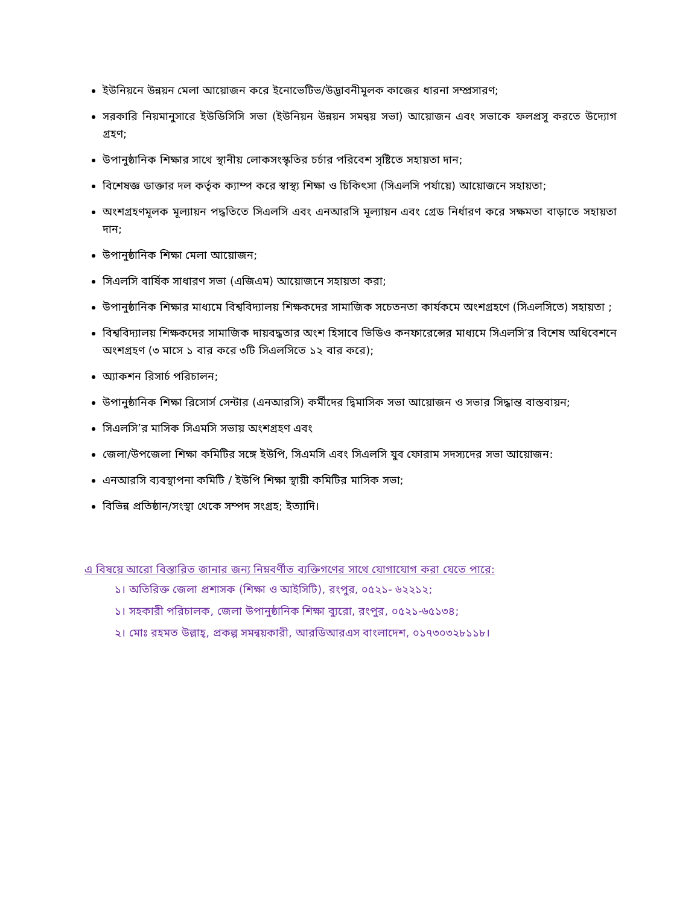ইউনিয়নে উন্নয়ন মেলা আয়োজন করে ইনোভেটিভ/উদ্ভাবনীমূলক কাজের ধারনা সম্প্রসারণ;
সরকারি নিয়মানুসারে ইউডিসিসি সভা (ইউনিয়ন উন্নয়ন সমন্বয় সভা) আয়োজন এবং সভাকে ফলপ্রসূ করতে উদ্যোগ গ্রহণ;
উপানুষ্ঠানিক শিক্ষার সাথে স্থানীয় লোকসংস্কৃতির চর্চার পরিবেশ সৃষ্টিতে সহায়তা দান;
বিশেষজ্ঞ ডাক্তার দল কর্তৃক ক্যাম্প করে স্বাস্থ্য শিক্ষা ও চিকিৎসা (সিএলসি পর্যায়ে) আয়োজনে সহায়তা;
অংশগ্রহণমূলক মূল্যায়ন পদ্ধতিতে সিএলসি এবং এনআরসি মূল্যায়ন এবং গ্রেড নির্ধারণ করে সক্ষমতা বাড়াতে সহায়তা দান;
উপানুষ্ঠানিক শিক্ষা মেলা আয়োজন;
সিএলসি বার্ষিক সাধারণ সভা (এজিএম) আয়োজনে সহায়তা করা;
উপানুষ্ঠানিক শিক্ষার মাধ্যমে বিশ্ববিদ্যালয় শিক্ষকদের সামাজিক সচেতনতা কার্যকমে অংশগ্রহণে (সিএলসিতে) সহায়তা ;
বিশ্ববিদ্যালয় শিক্ষকদের সামাজিক দায়বদ্ধতার অংশ হিসাবে ভিডিও কনফারেন্সের মাধ্যমে সিএলসি’র বিশেষ অধিবেশনে অংশগ্রহণ (৩ মাসে ১ বার করে ৩টি সিএলসিতে ১২ বার করে);
অ্যাকশন রিসার্চ পরিচালন;
উপানুষ্ঠানিক শিক্ষা রিসোর্স সেন্টার (এনআরসি) কর্মীদের দ্বিমাসিক সভা আয়োজন ও সভার সিদ্ধান্ত বাস্তবায়ন;
সিএলসি’র মাসিক সিএমসি সভায় অংশগ্রহণ এবং
জেলা/উপজেলা শিক্ষা কমিটির সঙ্গে ইউপি, সিএমসি এবং সিএলসি যুব ফোরাম সদস্যদের সভা আয়োজন:
এনআরসি ব্যবস্থাপনা কমিটি / ইউপি শিক্ষা স্থায়ী কমিটির মাসিক সভা;
বিভিন্ন প্রতিষ্ঠান/সংস্থা থেকে সম্পদ সংগ্রহ; ইত্যাদি।
এ বিষয়ে আরো বিস্তারিত জানার জন্য নিম্নবর্ণীত ব্যক্তিগণের সাথে যোগাযোগ করা যেতে পারে:
১। অতিরিক্ত জেলা প্রশাসক (শিক্ষা ও আইসিটি), রংপুর, ০৫২১- ৬২২১২;
১। সহকারী পরিচালক, জেলা উপানুষ্ঠানিক শিক্ষা ব্যুরো, রংপুর, ০৫২১-৬৫১৩৪;
২। মোঃ রহমত উল্লাহ্, প্রকল্প সমন্বয়কারী, আরডিআরএস বাংলাদেশ, ০১৭৩০৩২৮১১৮।